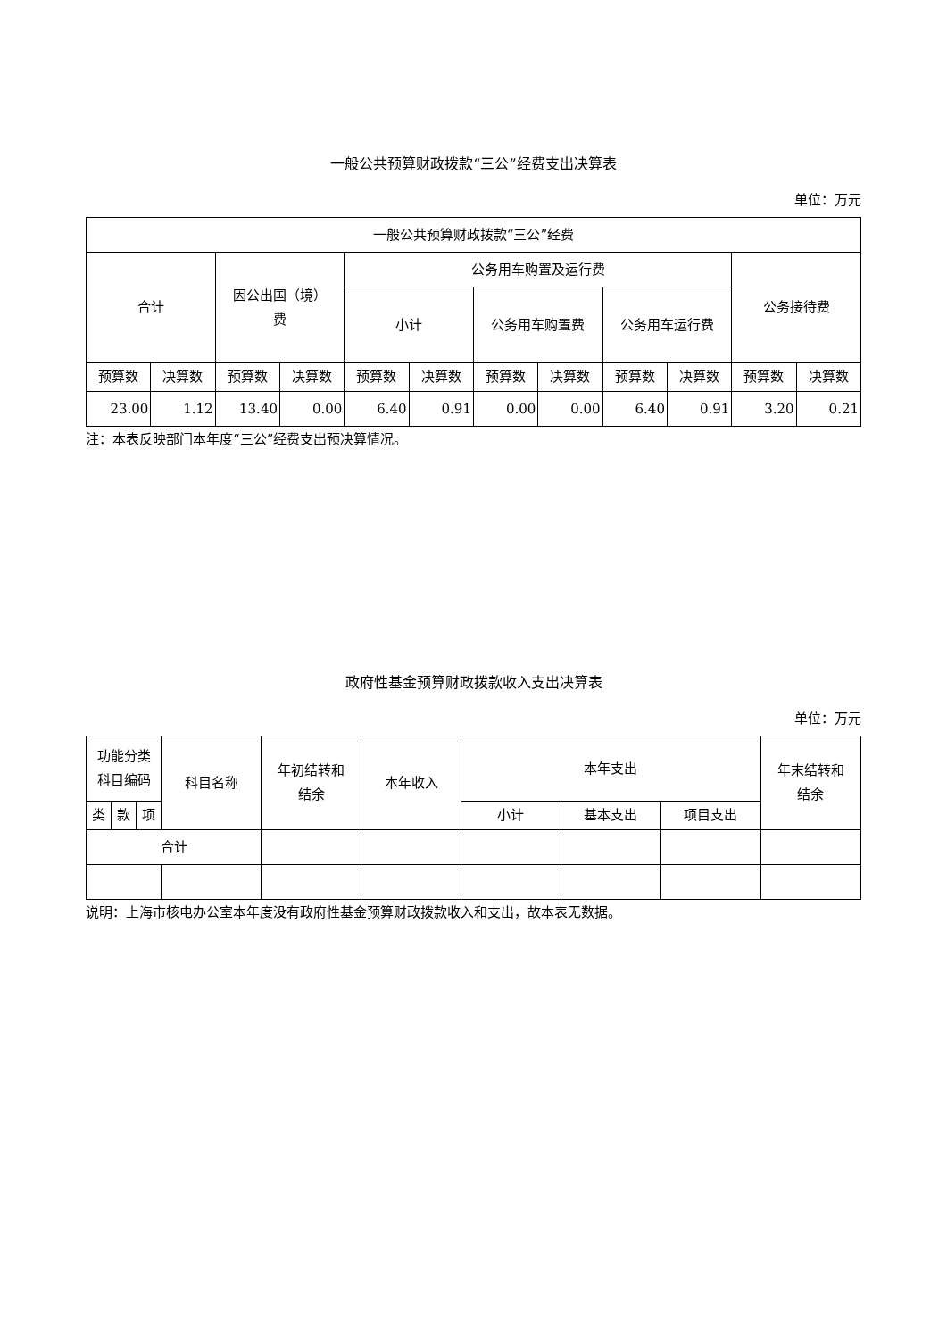一般公共预算财政拨款“三公”经费支出决算表
单位：万元
| 一般公共预算财政拨款“三公”经费 | | | | | | | | | | | |
| --- | --- | --- | --- | --- | --- | --- | --- | --- | --- | --- | --- |
| 合计 | | 因公出国（境） 费 | | 公务用车购置及运行费 | | | | | | 公务接待费 | |
| | | | | 小计 | | 公务用车购置费 | | 公务用车运行费 | | | |
| 预算数 | 决算数 | 预算数 | 决算数 | 预算数 | 决算数 | 预算数 | 决算数 | 预算数 | 决算数 | 预算数 | 决算数 |
| 23.00 | 1.12 | 13.40 | 0.00 | 6.40 | 0.91 | 0.00 | 0.00 | 6.40 | 0.91 | 3.20 | 0.21 |
注：本表反映部门本年度“三公”经费支出预决算情况。
政府性基金预算财政拨款收入支出决算表
单位：万元
| 功能分类 科目编码 | | | 科目名称 | 年初结转和 结余 | 本年收入 | 本年支出 | | | 年末结转和 结余 |
| --- | --- | --- | --- | --- | --- | --- | --- | --- | --- |
| 类 | 款 | 项 | | | | 小计 | 基本支出 | 项目支出 | |
| 合计 | | | | | | | | | |
说明：上海市核电办公室本年度没有政府性基金预算财政拨款收入和支出，故本表无数据。